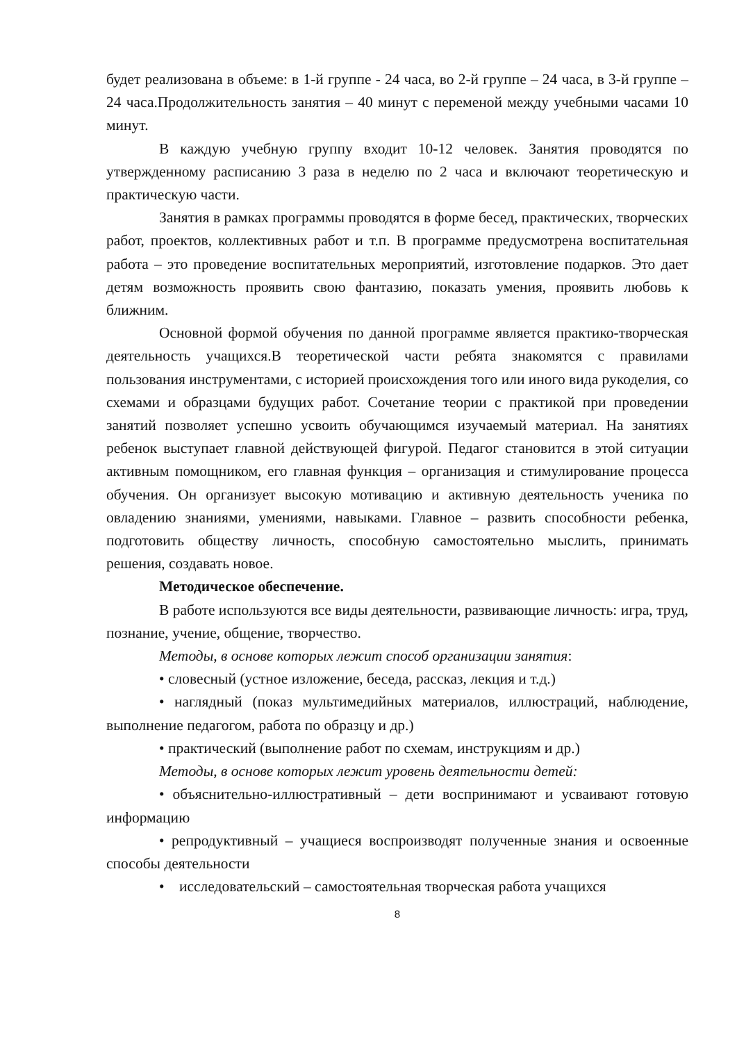будет реализована в объеме: в 1-й группе - 24 часа, во 2-й группе – 24 часа, в 3-й группе – 24 часа.Продолжительность занятия – 40 минут с переменой между учебными часами 10 минут.
В каждую учебную группу входит 10-12 человек. Занятия проводятся по утвержденному расписанию 3 раза в неделю по 2 часа и включают теоретическую и практическую части.
Занятия в рамках программы проводятся в форме бесед, практических, творческих работ, проектов, коллективных работ и т.п. В программе предусмотрена воспитательная работа – это проведение воспитательных мероприятий, изготовление подарков. Это дает детям возможность проявить свою фантазию, показать умения, проявить любовь к ближним.
Основной формой обучения по данной программе является практико-творческая деятельность учащихся.В теоретической части ребята знакомятся с правилами пользования инструментами, с историей происхождения того или иного вида рукоделия, со схемами и образцами будущих работ. Сочетание теории с практикой при проведении занятий позволяет успешно усвоить обучающимся изучаемый материал. На занятиях ребенок выступает главной действующей фигурой. Педагог становится в этой ситуации активным помощником, его главная функция – организация и стимулирование процесса обучения. Он организует высокую мотивацию и активную деятельность ученика по овладению знаниями, умениями, навыками. Главное – развить способности ребенка, подготовить обществу личность, способную самостоятельно мыслить, принимать решения, создавать новое.
Методическое обеспечение.
В работе используются все виды деятельности, развивающие личность: игра, труд, познание, учение, общение, творчество.
Методы, в основе которых лежит способ организации занятия:
• словесный (устное изложение, беседа, рассказ, лекция и т.д.)
• наглядный (показ мультимедийных материалов, иллюстраций, наблюдение, выполнение педагогом, работа по образцу и др.)
• практический (выполнение работ по схемам, инструкциям и др.)
Методы, в основе которых лежит уровень деятельности детей:
• объяснительно-иллюстративный – дети воспринимают и усваивают готовую информацию
• репродуктивный – учащиеся воспроизводят полученные знания и освоенные способы деятельности
• исследовательский – самостоятельная творческая работа учащихся
8